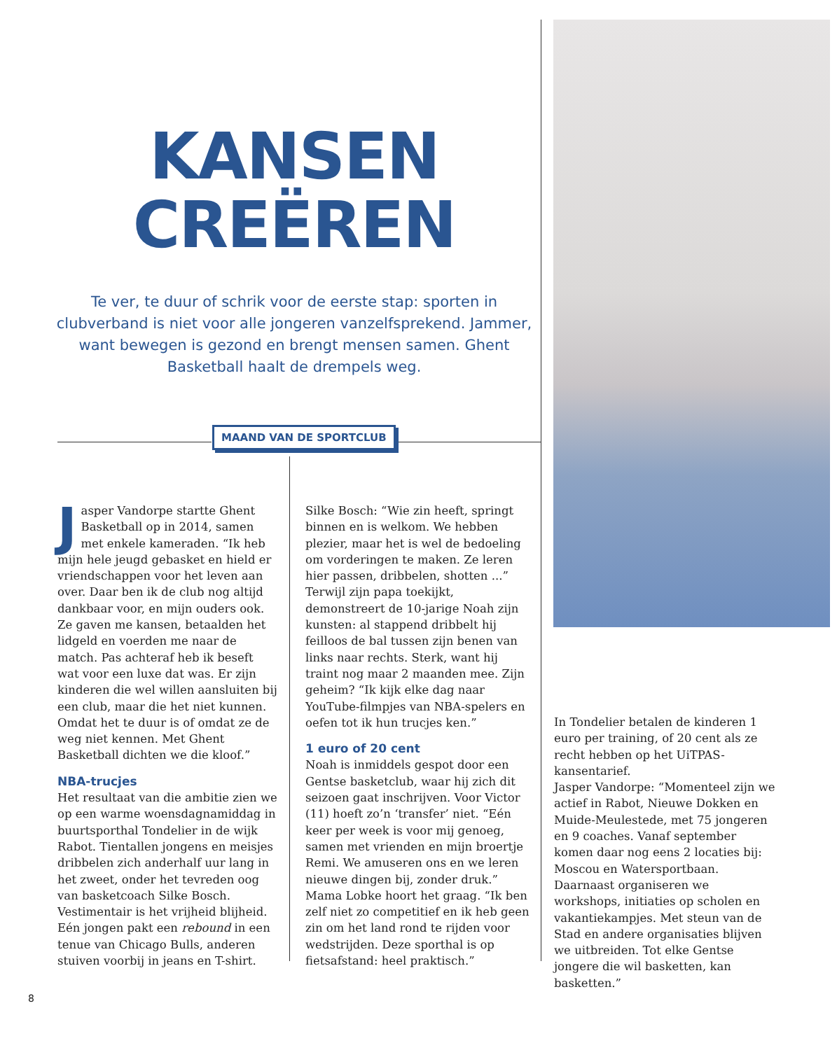KANSEN
CREËREN
Te ver, te duur of schrik voor de eerste stap: sporten in clubverband is niet voor alle jongeren vanzelfsprekend. Jammer, want bewegen is gezond en brengt mensen samen. Ghent Basketball haalt de drempels weg.
MAAND VAN DE SPORTCLUB
Jasper Vandorpe startte Ghent Basketball op in 2014, samen met enkele kameraden. “Ik heb mijn hele jeugd gebasket en hield er vriendschappen voor het leven aan over. Daar ben ik de club nog altijd dankbaar voor, en mijn ouders ook. Ze gaven me kansen, betaalden het lidgeld en voerden me naar de match. Pas achteraf heb ik beseft wat voor een luxe dat was. Er zijn kinderen die wel willen aansluiten bij een club, maar die het niet kunnen. Omdat het te duur is of omdat ze de weg niet kennen. Met Ghent Basketball dichten we die kloof.”
NBA-trucjes
Het resultaat van die ambitie zien we op een warme woensdagnamiddag in buurtsporthal Tondelier in de wijk Rabot. Tientallen jongens en meisjes dribbelen zich anderhalf uur lang in het zweet, onder het tevreden oog van basketcoach Silke Bosch. Vestimentair is het vrijheid blijheid. Eén jongen pakt een rebound in een tenue van Chicago Bulls, anderen stuiven voorbij in jeans en T-shirt.
Silke Bosch: “Wie zin heeft, springt binnen en is welkom. We hebben plezier, maar het is wel de bedoeling om vorderingen te maken. Ze leren hier passen, dribbelen, shotten ...”
Terwijl zijn papa toekijkt, demonstreert de 10-jarige Noah zijn kunsten: al stappend dribbelt hij feilloos de bal tussen zijn benen van links naar rechts. Sterk, want hij traint nog maar 2 maanden mee. Zijn geheim? “Ik kijk elke dag naar YouTube-filmpjes van NBA-spelers en oefen tot ik hun trucjes ken.”
1 euro of 20 cent
Noah is inmiddels gespot door een Gentse basketclub, waar hij zich dit seizoen gaat inschrijven. Voor Victor (11) hoeft zo’n ‘transfer’ niet. “Eén keer per week is voor mij genoeg, samen met vrienden en mijn broertje Remi. We amuseren ons en we leren nieuwe dingen bij, zonder druk.”
Mama Lobke hoort het graag. “Ik ben zelf niet zo competitief en ik heb geen zin om het land rond te rijden voor wedstrijden. Deze sporthal is op fietsafstand: heel praktisch.”
In Tondelier betalen de kinderen 1 euro per training, of 20 cent als ze recht hebben op het UiTPAS-kansentarief.
Jasper Vandorpe: “Momenteel zijn we actief in Rabot, Nieuwe Dokken en Muide-Meulestede, met 75 jongeren en 9 coaches. Vanaf september komen daar nog eens 2 locaties bij: Moscou en Watersportbaan. Daarnaast organiseren we workshops, initiaties op scholen en vakantiekampjes. Met steun van de Stad en andere organisaties blijven we uitbreiden. Tot elke Gentse jongere die wil basketten, kan basketten.”
8